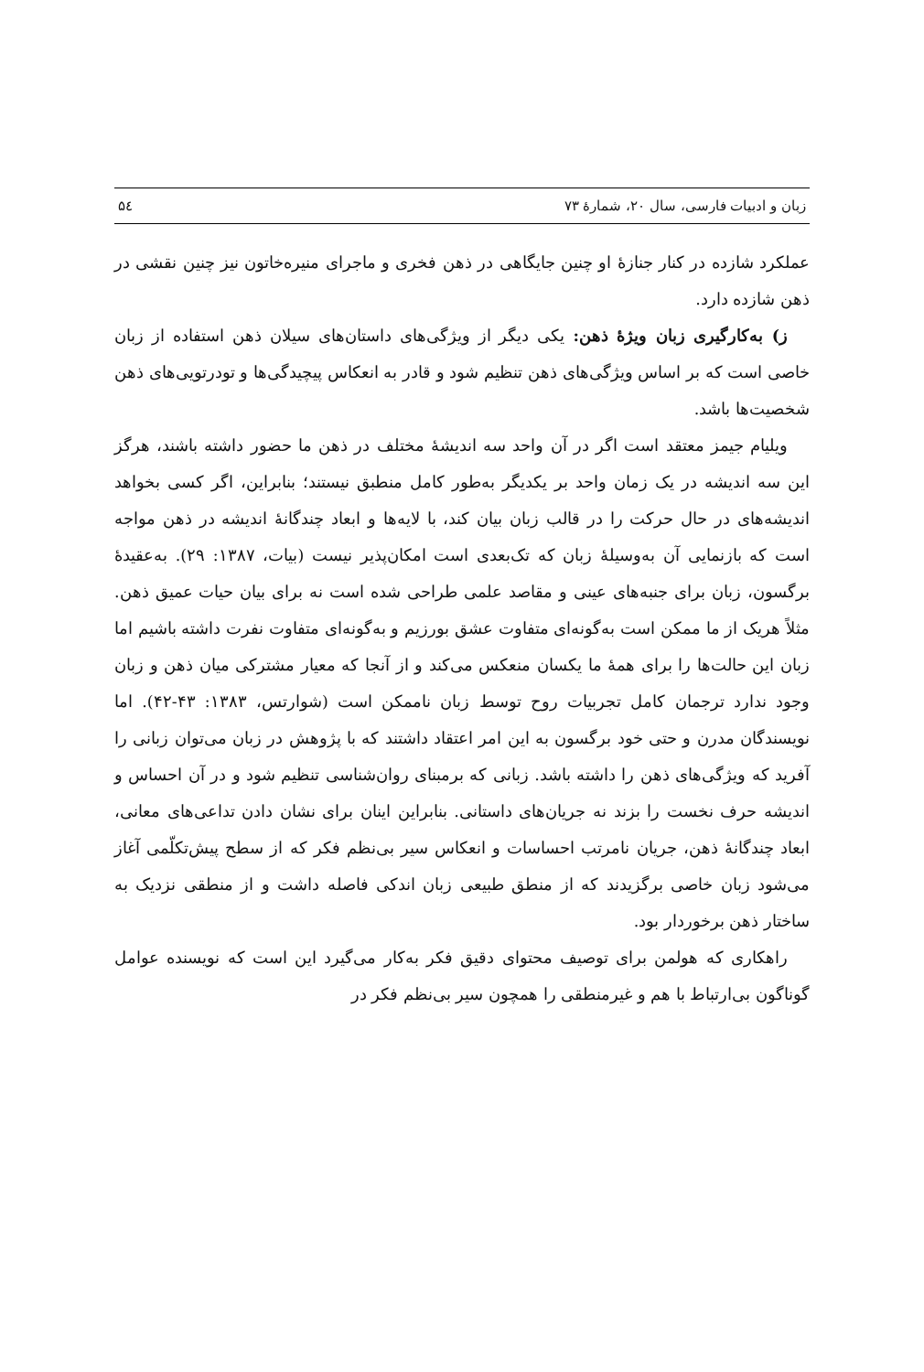زبان و ادبیات فارسی، سال ۲۰، شمارهٔ ۷۳ ۵٤
عملکرد شازده در کنار جنازهٔ او چنین جایگاهی در ذهن فخری و ماجرای منیره‌خاتون نیز چنین نقشی در ذهن شازده دارد.
ز) به‌کارگیری زبان ویژهٔ ذهن: یکی دیگر از ویژگی‌های داستان‌های سیلان ذهن استفاده از زبان خاصی است که بر اساس ویژگی‌های ذهن تنظیم شود و قادر به انعکاس پیچیدگی‌ها و تودرتویی‌های ذهن شخصیت‌ها باشد.
ویلیام جیمز معتقد است اگر در آن واحد سه اندیشهٔ مختلف در ذهن ما حضور داشته باشند، هرگز این سه اندیشه در یک زمان واحد بر یکدیگر به‌طور کامل منطبق نیستند؛ بنابراین، اگر کسی بخواهد اندیشه‌های در حال حرکت را در قالب زبان بیان کند، با لایه‌ها و ابعاد چندگانهٔ اندیشه در ذهن مواجه است که بازنمایی آن به‌وسیلهٔ زبان که تک‌بعدی است امکان‌پذیر نیست (بیات، ۱۳۸۷: ۲۹). به‌عقیدهٔ برگسون، زبان برای جنبه‌های عینی و مقاصد علمی طراحی شده است نه برای بیان حیات عمیق ذهن. مثلاً هریک از ما ممکن است به‌گونه‌ای متفاوت عشق بورزیم و به‌گونه‌ای متفاوت نفرت داشته باشیم اما زبان این حالت‌ها را برای همهٔ ما یکسان منعکس می‌کند و از آنجا که معیار مشترکی میان ذهن و زبان وجود ندارد ترجمان کامل تجربیات روح توسط زبان ناممکن است (شوارتس، ۱۳۸۳: ۴۳-۴۲). اما نویسندگان مدرن و حتی خود برگسون به این امر اعتقاد داشتند که با پژوهش در زبان می‌توان زبانی را آفرید که ویژگی‌های ذهن را داشته باشد. زبانی که برمبنای روان‌شناسی تنظیم شود و در آن احساس و اندیشه حرف نخست را بزند نه جریان‌های داستانی. بنابراین اینان برای نشان دادن تداعی‌های معانی، ابعاد چندگانهٔ ذهن، جریان نامرتب احساسات و انعکاس سیر بی‌نظم فکر که از سطح پیش‌تکلّمی آغاز می‌شود زبان خاصی برگزیدند که از منطق طبیعی زبان اندکی فاصله داشت و از منطقی نزدیک به ساختار ذهن برخوردار بود.
راهکاری که هولمن برای توصیف محتوای دقیق فکر به‌کار می‌گیرد این است که نویسنده عوامل گوناگون بی‌ارتباط با هم و غیرمنطقی را همچون سیر بی‌نظم فکر در